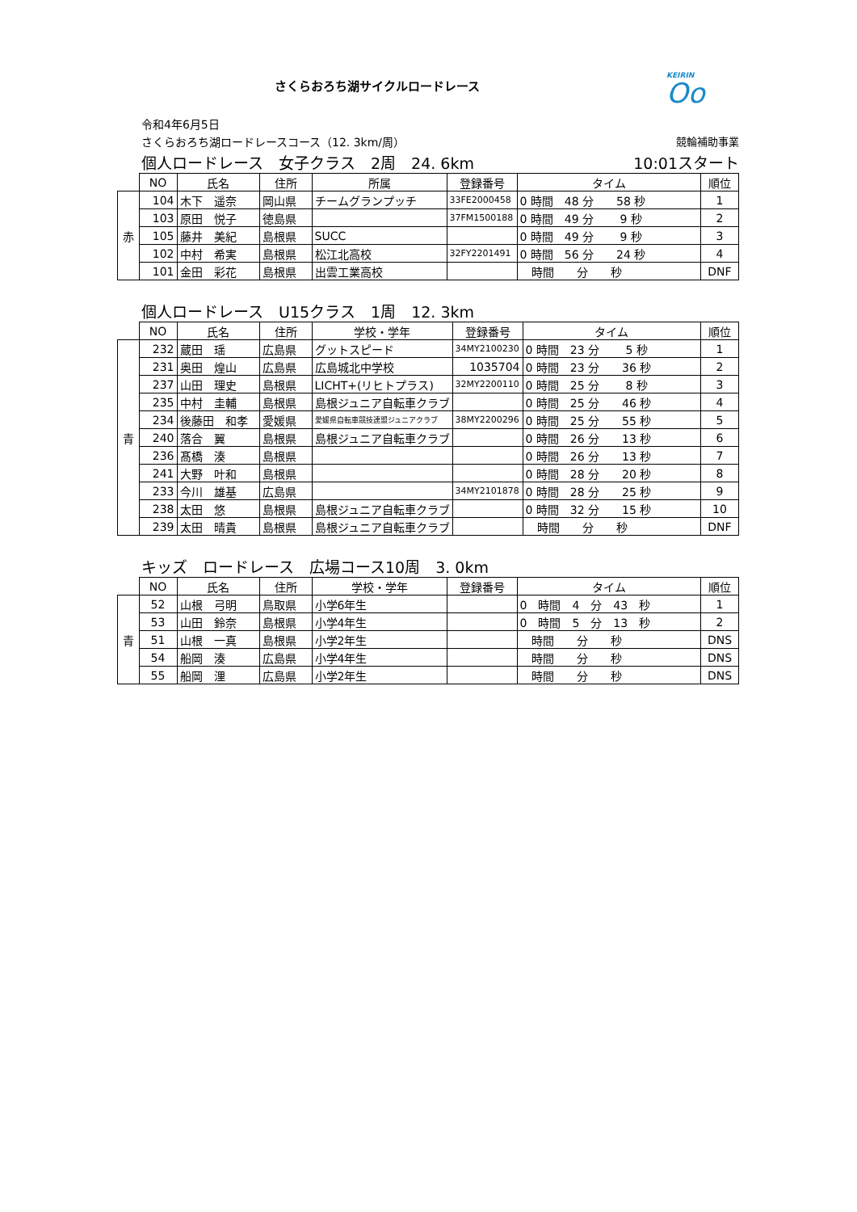さくらおろち湖サイクルロードレース
KEIRIN
Oo
令和4年6月5日
さくらおろち湖ロードレースコース（12. 3km/周） 競輪補助事業
個人ロードレース　女子クラス　2周　24. 6km 10:01スタート
| | NO | 氏名 | 住所 | 所属 | 登録番号 | タイム | 順位 |
| --- | --- | --- | --- | --- | --- | --- | --- |
| 赤 | 104 | 木下 遥奈 | 岡山県 | チームグランプッチ | 33FE2000458 | 0 時間 48 分 58 秒 | 1 |
| | 103 | 原田 悦子 | 徳島県 | | 37FM1500188 | 0 時間 49 分 9 秒 | 2 |
| | 105 | 藤井 美紀 | 島根県 | SUCC | | 0 時間 49 分 9 秒 | 3 |
| | 102 | 中村 希実 | 島根県 | 松江北高校 | 32FY2201491 | 0 時間 56 分 24 秒 | 4 |
| | 101 | 金田 彩花 | 島根県 | 出雲工業高校 | | 時間 分 秒 | DNF |
個人ロードレース　U15クラス　1周　12. 3km
| | NO | 氏名 | 住所 | 学校・学年 | 登録番号 | タイム | 順位 |
| --- | --- | --- | --- | --- | --- | --- | --- |
| 青 | 232 | 蔵田 瑶 | 広島県 | グットスピード | 34MY2100230 | 0 時間 23 分 5 秒 | 1 |
| | 231 | 奥田 煌山 | 広島県 | 広島城北中学校 | 1035704 | 0 時間 23 分 36 秒 | 2 |
| | 237 | 山田 理史 | 島根県 | LICHT+(リヒトプラス) | 32MY2200110 | 0 時間 25 分 8 秒 | 3 |
| | 235 | 中村 圭輔 | 島根県 | 島根ジュニア自転車クラブ | | 0 時間 25 分 46 秒 | 4 |
| | 234 | 後藤田 和孝 | 愛媛県 | 愛媛県自転車競技連盟ジュニアクラブ | 38MY2200296 | 0 時間 25 分 55 秒 | 5 |
| | 240 | 落合 翼 | 島根県 | 島根ジュニア自転車クラブ | | 0 時間 26 分 13 秒 | 6 |
| | 236 | 髙橋 湊 | 島根県 | | | 0 時間 26 分 13 秒 | 7 |
| | 241 | 大野 叶和 | 島根県 | | | 0 時間 28 分 20 秒 | 8 |
| | 233 | 今川 雄基 | 広島県 | | 34MY2101878 | 0 時間 28 分 25 秒 | 9 |
| | 238 | 太田 悠 | 島根県 | 島根ジュニア自転車クラブ | | 0 時間 32 分 15 秒 | 10 |
| | 239 | 太田 晴貴 | 島根県 | 島根ジュニア自転車クラブ | | 時間 分 秒 | DNF |
キッズ　ロードレース　広場コース10周　3. 0km
| | NO | 氏名 | 住所 | 学校・学年 | 登録番号 | タイム | 順位 |
| --- | --- | --- | --- | --- | --- | --- | --- |
| 青 | 52 | 山根 弓明 | 鳥取県 | 小学6年生 | | 0 時間 4 分 43 秒 | 1 |
| | 53 | 山田 鈴奈 | 島根県 | 小学4年生 | | 0 時間 5 分 13 秒 | 2 |
| | 51 | 山根 一真 | 島根県 | 小学2年生 | | 時間 分 秒 | DNS |
| | 54 | 船岡 湊 | 広島県 | 小学4年生 | | 時間 分 秒 | DNS |
| | 55 | 船岡 浬 | 広島県 | 小学2年生 | | 時間 分 秒 | DNS |